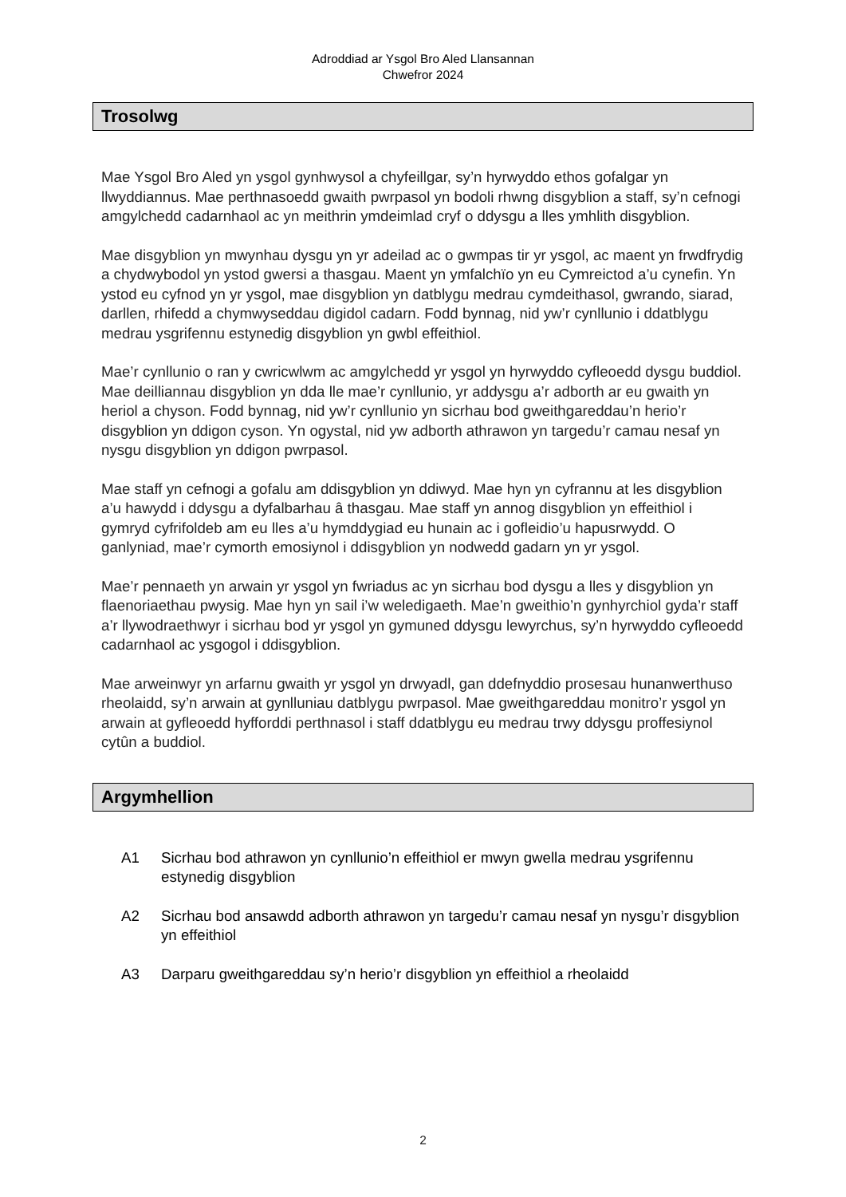Adroddiad ar Ysgol Bro Aled Llansannan
Chwefror 2024
Trosolwg
Mae Ysgol Bro Aled yn ysgol gynhwysol a chyfeillgar, sy’n hyrwyddo ethos gofalgar yn llwyddiannus. Mae perthnasoedd gwaith pwrpasol yn bodoli rhwng disgyblion a staff, sy’n cefnogi amgylchedd cadarnhaol ac yn meithrin ymdeimlad cryf o ddysgu a lles ymhlith disgyblion.
Mae disgyblion yn mwynhau dysgu yn yr adeilad ac o gwmpas tir yr ysgol, ac maent yn frwdfrydig a chydwybodol yn ystod gwersi a thasgau. Maent yn ymfalchïo yn eu Cymreictod a’u cynefin. Yn ystod eu cyfnod yn yr ysgol, mae disgyblion yn datblygu medrau cymdeithasol, gwrando, siarad, darllen, rhifedd a chymwyseddau digidol cadarn. Fodd bynnag, nid yw’r cynllunio i ddatblygu medrau ysgrifennu estynedig disgyblion yn gwbl effeithiol.
Mae’r cynllunio o ran y cwricwlwm ac amgylchedd yr ysgol yn hyrwyddo cyfleoedd dysgu buddiol. Mae deilliannau disgyblion yn dda lle mae’r cynllunio, yr addysgu a’r adborth ar eu gwaith yn heriol a chyson. Fodd bynnag, nid yw’r cynllunio yn sicrhau bod gweithgareddau’n herio’r disgyblion yn ddigon cyson. Yn ogystal, nid yw adborth athrawon yn targedu’r camau nesaf yn nysgu disgyblion yn ddigon pwrpasol.
Mae staff yn cefnogi a gofalu am ddisgyblion yn ddiwyd. Mae hyn yn cyfrannu at les disgyblion a’u hawydd i ddysgu a dyfalbarhau â thasgau. Mae staff yn annog disgyblion yn effeithiol i gymryd cyfrifoldeb am eu lles a’u hymddygiad eu hunain ac i gofleidio’u hapusrwydd. O ganlyniad, mae’r cymorth emosiynol i ddisgyblion yn nodwedd gadarn yn yr ysgol.
Mae’r pennaeth yn arwain yr ysgol yn fwriadus ac yn sicrhau bod dysgu a lles y disgyblion yn flaenoriaethau pwysig. Mae hyn yn sail i’w weledigaeth. Mae’n gweithio’n gynhyrchiol gyda’r staff a’r llywodraethwyr i sicrhau bod yr ysgol yn gymuned ddysgu lewyrchus, sy’n hyrwyddo cyfleoedd cadarnhaol ac ysgogol i ddisgyblion.
Mae arweinwyr yn arfarnu gwaith yr ysgol yn drwyadl, gan ddefnyddio prosesau hunanwerthuso rheolaidd, sy’n arwain at gynlluniau datblygu pwrpasol. Mae gweithgareddau monitro’r ysgol yn arwain at gyfleoedd hyfforddi perthnasol i staff ddatblygu eu medrau trwy ddysgu proffesiynol cytûn a buddiol.
Argymhellion
A1 Sicrhau bod athrawon yn cynllunio’n effeithiol er mwyn gwella medrau ysgrifennu estynedig disgyblion
A2 Sicrhau bod ansawdd adborth athrawon yn targedu’r camau nesaf yn nysgu’r disgyblion yn effeithiol
A3 Darparu gweithgareddau sy’n herio’r disgyblion yn effeithiol a rheolaidd
2